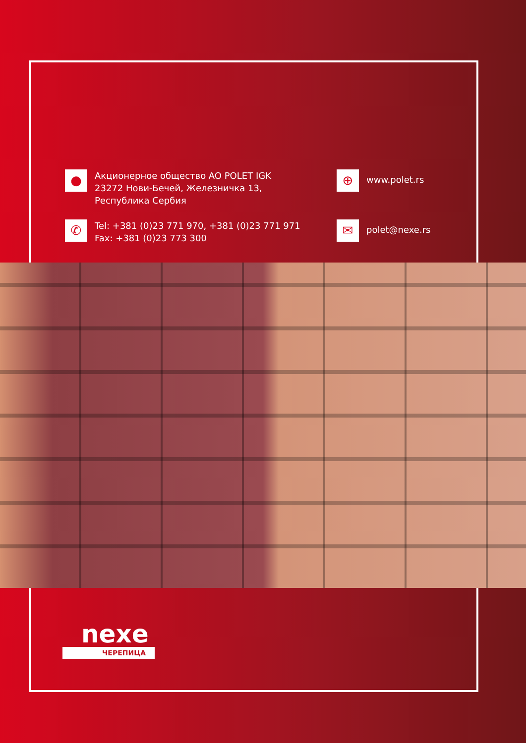●
Акционерное общество AO POLET IGK
23272 Нови-Бечей, Железничка 13,
Республика Сербия
⊕
www.polet.rs
✆
Tel: +381 (0)23 771 970, +381 (0)23 771 971
Fax: +381 (0)23 773 300
✉
polet@nexe.rs
nexe
ЧЕРЕПИЦА